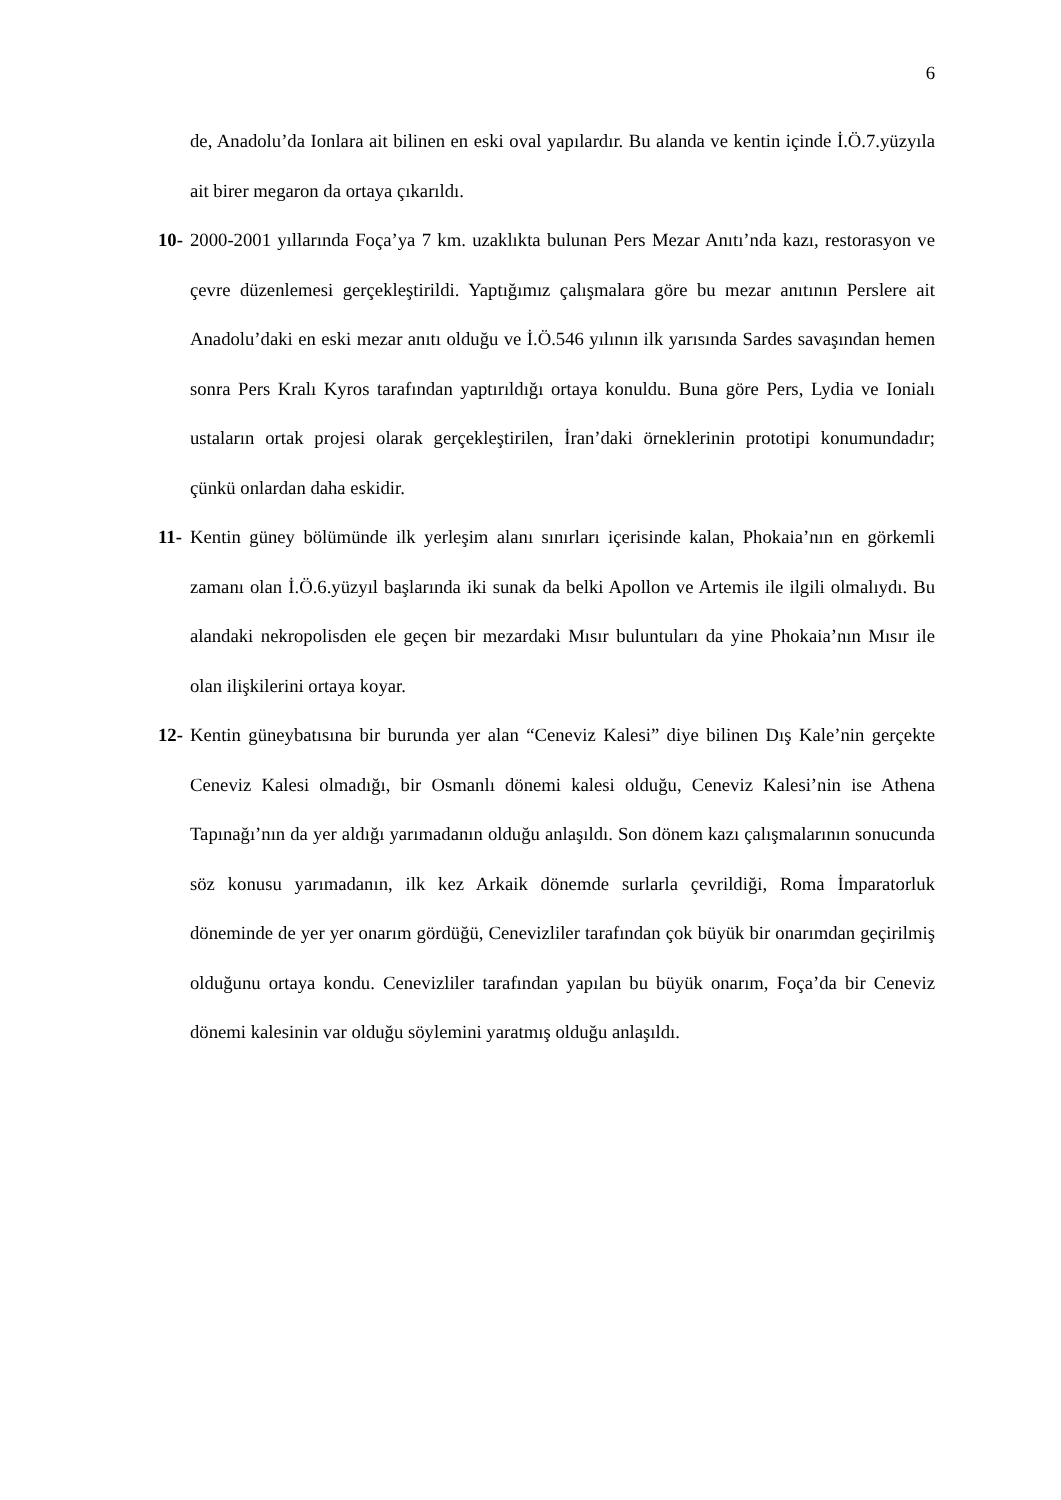6
de, Anadolu’da Ionlara ait bilinen en eski oval yapılardır. Bu alanda ve kentin içinde İ.Ö.7.yüzyıla ait birer megaron da ortaya çıkarıldı.
10-
2000-2001 yıllarında Foça’ya 7 km. uzaklıkta bulunan Pers Mezar Anıtı’nda kazı, restorasyon ve çevre düzenlemesi gerçekleştirildi. Yaptığımız çalışmalara göre bu mezar anıtının Perslere ait Anadolu’daki en eski mezar anıtı olduğu ve İ.Ö.546 yılının ilk yarısında Sardes savaşından hemen sonra Pers Kralı Kyros tarafından yaptırıldığı ortaya konuldu. Buna göre Pers, Lydia ve Ionialı ustaların ortak projesi olarak gerçekleştirilen, İran’daki örneklerinin prototipi konumundadır; çünkü onlardan daha eskidir.
11-
Kentin güney bölümünde ilk yerleşim alanı sınırları içerisinde kalan, Phokaia’nın en görkemli zamanı olan İ.Ö.6.yüzyıl başlarında iki sunak da belki Apollon ve Artemis ile ilgili olmalıydı. Bu alandaki nekropolisden ele geçen bir mezardaki Mısır buluntuları da yine Phokaia’nın Mısır ile olan ilişkilerini ortaya koyar.
12-
Kentin güneybatısına bir burunda yer alan “Ceneviz Kalesi” diye bilinen Dış Kale’nin gerçekte Ceneviz Kalesi olmadığı, bir Osmanlı dönemi kalesi olduğu, Ceneviz Kalesi’nin ise Athena Tapınağı’nın da yer aldığı yarımadanın olduğu anlaşıldı. Son dönem kazı çalışmalarının sonucunda söz konusu yarımadanın, ilk kez Arkaik dönemde surlarla çevrildiği, Roma İmparatorluk döneminde de yer yer onarım gördüğü, Cenevizliler tarafından çok büyük bir onarımdan geçirilmiş olduğunu ortaya kondu. Cenevizliler tarafından yapılan bu büyük onarım, Foça’da bir Ceneviz dönemi kalesinin var olduğu söylemini yaratmış olduğu anlaşıldı.